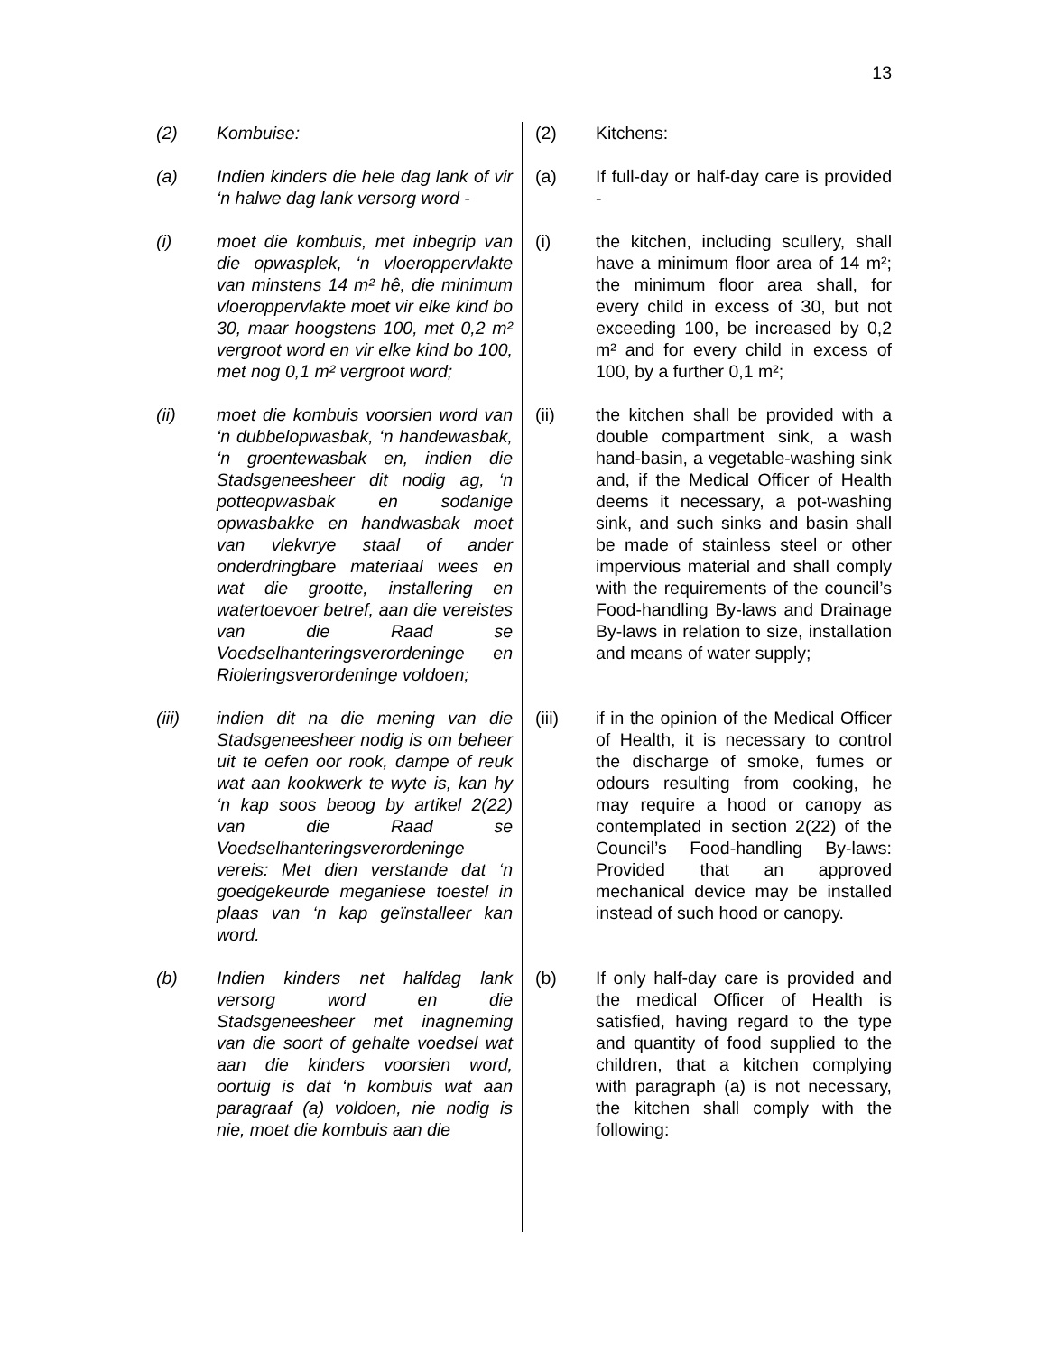13
(2) Kombuise: (2) Kitchens:
(a) Indien kinders die hele dag lank of vir ‘n halwe dag lank versorg word -
(a) If full-day or half-day care is provided -
(i) moet die kombuis, met inbegrip van die opwasplek, ‘n vloeroppervlakte van minstens 14 m² hê, die minimum vloeroppervlakte moet vir elke kind bo 30, maar hoogstens 100, met 0,2 m² vergroot word en vir elke kind bo 100, met nog 0,1 m² vergroot word;
(i) the kitchen, including scullery, shall have a minimum floor area of 14 m²; the minimum floor area shall, for every child in excess of 30, but not exceeding 100, be increased by 0,2 m² and for every child in excess of 100, by a further 0,1 m²;
(ii) moet die kombuis voorsien word van ‘n dubbelopwasbak, ‘n handewasbak, ‘n groentewasbak en, indien die Stadsgeneesheer dit nodig ag, ‘n potteopwasbak en sodanige opwasbakke en handwasbak moet van vlekvrye staal of ander onderdringbare materiaal wees en wat die grootte, installering en watertoevoer betref, aan die vereistes van die Raad se Voedselhanteringsverordeninge en Rioleringsverordeninge voldoen;
(ii) the kitchen shall be provided with a double compartment sink, a wash hand-basin, a vegetable-washing sink and, if the Medical Officer of Health deems it necessary, a pot-washing sink, and such sinks and basin shall be made of stainless steel or other impervious material and shall comply with the requirements of the council’s Food-handling By-laws and Drainage By-laws in relation to size, installation and means of water supply;
(iii) indien dit na die mening van die Stadsgeneesheer nodig is om beheer uit te oefen oor rook, dampe of reuk wat aan kookwerk te wyte is, kan hy ‘n kap soos beoog by artikel 2(22) van die Raad se Voedselhanteringsverordeninge vereis: Met dien verstande dat ‘n goedgekeurde meganiese toestel in plaas van ‘n kap geïnstalleer kan word.
(iii) if in the opinion of the Medical Officer of Health, it is necessary to control the discharge of smoke, fumes or odours resulting from cooking, he may require a hood or canopy as contemplated in section 2(22) of the Council’s Food-handling By-laws: Provided that an approved mechanical device may be installed instead of such hood or canopy.
(b) Indien kinders net halfdag lank versorg word en die Stadsgeneesheer met inagneming van die soort of gehalte voedsel wat aan die kinders voorsien word, oortuig is dat ‘n kombuis wat aan paragraaf (a) voldoen, nie nodig is nie, moet die kombuis aan die
(b) If only half-day care is provided and the medical Officer of Health is satisfied, having regard to the type and quantity of food supplied to the children, that a kitchen complying with paragraph (a) is not necessary, the kitchen shall comply with the following: